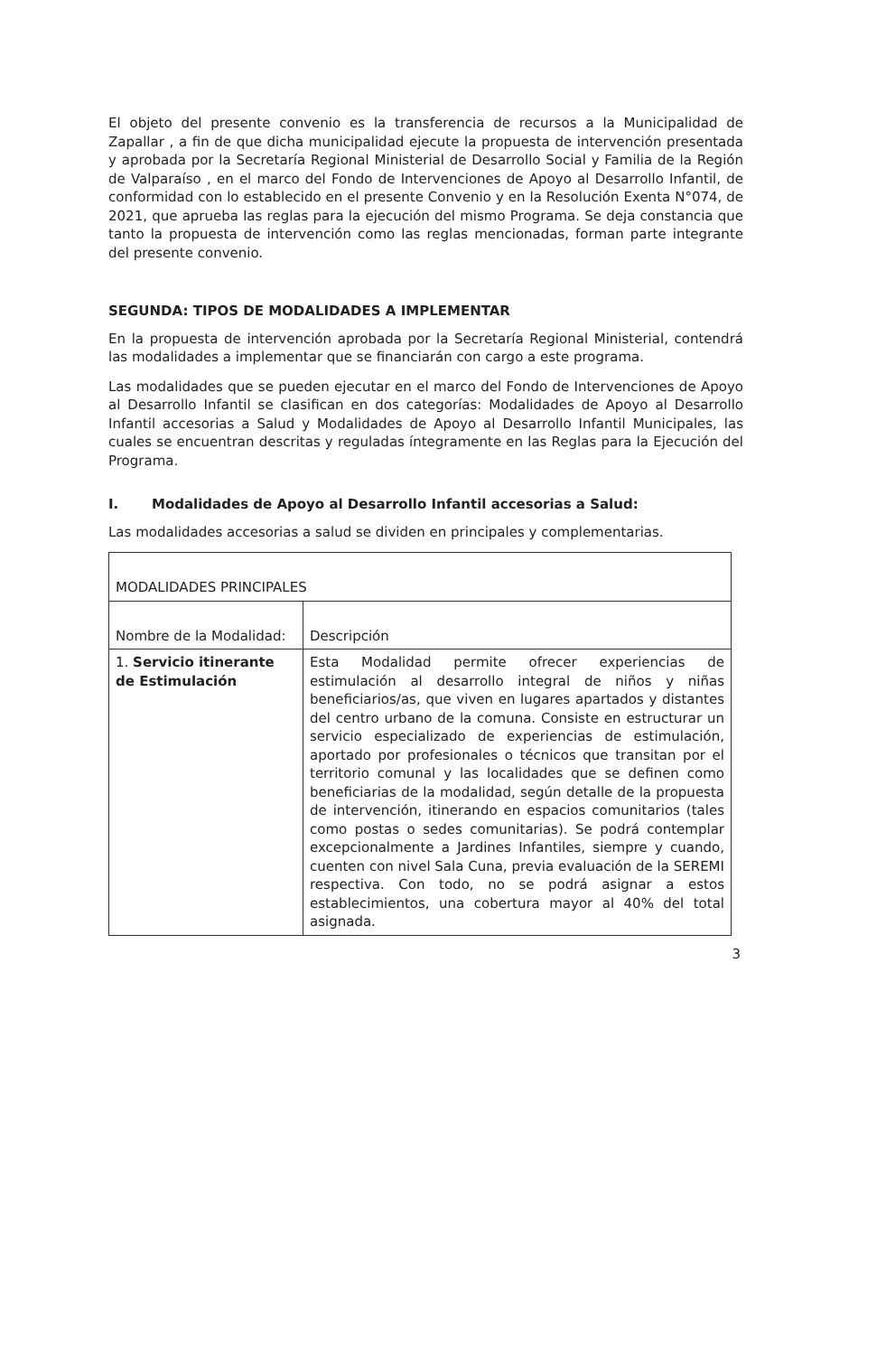El objeto del presente convenio es la transferencia de recursos a la Municipalidad de Zapallar , a fin de que dicha municipalidad ejecute la propuesta de intervención presentada y aprobada por la Secretaría Regional Ministerial de Desarrollo Social y Familia de la Región de Valparaíso , en el marco del Fondo de Intervenciones de Apoyo al Desarrollo Infantil, de conformidad con lo establecido en el presente Convenio y en la Resolución Exenta N°074, de 2021, que aprueba las reglas para la ejecución del mismo Programa. Se deja constancia que tanto la propuesta de intervención como las reglas mencionadas, forman parte integrante del presente convenio.
SEGUNDA: TIPOS DE MODALIDADES A IMPLEMENTAR
En la propuesta de intervención aprobada por la Secretaría Regional Ministerial, contendrá las modalidades a implementar que se financiarán con cargo a este programa.
Las modalidades que se pueden ejecutar en el marco del Fondo de Intervenciones de Apoyo al Desarrollo Infantil se clasifican en dos categorías: Modalidades de Apoyo al Desarrollo Infantil accesorias a Salud y Modalidades de Apoyo al Desarrollo Infantil Municipales, las cuales se encuentran descritas y reguladas íntegramente en las Reglas para la Ejecución del Programa.
I. Modalidades de Apoyo al Desarrollo Infantil accesorias a Salud:
Las modalidades accesorias a salud se dividen en principales y complementarias.
| MODALIDADES PRINCIPALES | |
| --- | --- |
| Nombre de la Modalidad: | Descripción |
| 1. Servicio itinerante de Estimulación | Esta Modalidad permite ofrecer experiencias de estimulación al desarrollo integral de niños y niñas beneficiarios/as, que viven en lugares apartados y distantes del centro urbano de la comuna. Consiste en estructurar un servicio especializado de experiencias de estimulación, aportado por profesionales o técnicos que transitan por el territorio comunal y las localidades que se definen como beneficiarias de la modalidad, según detalle de la propuesta de intervención, itinerando en espacios comunitarios (tales como postas o sedes comunitarias). Se podrá contemplar excepcionalmente a Jardines Infantiles, siempre y cuando, cuenten con nivel Sala Cuna, previa evaluación de la SEREMI respectiva. Con todo, no se podrá asignar a estos establecimientos, una cobertura mayor al 40% del total asignada. |
3